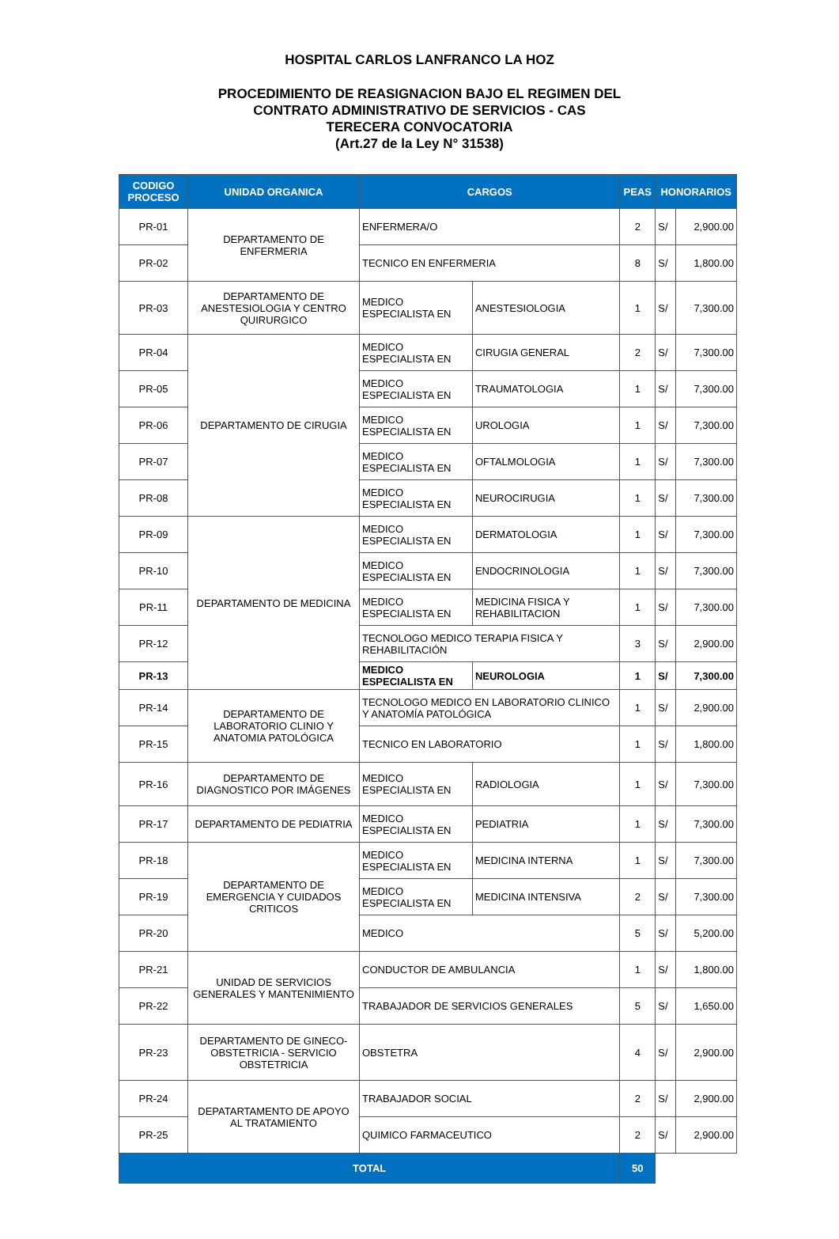HOSPITAL CARLOS LANFRANCO LA HOZ
PROCEDIMIENTO DE REASIGNACION BAJO EL REGIMEN DEL
CONTRATO ADMINISTRATIVO DE SERVICIOS - CAS
TERECERA CONVOCATORIA
(Art.27 de la Ley N° 31538)
| CODIGO PROCESO | UNIDAD ORGANICA | CARGOS | | PEAS | HONORARIOS | |
| --- | --- | --- | --- | --- | --- | --- |
| PR-01 | DEPARTAMENTO DE ENFERMERIA | ENFERMERA/O | | 2 | S/ | 2,900.00 |
| PR-02 | | TECNICO EN ENFERMERIA | | 8 | S/ | 1,800.00 |
| PR-03 | DEPARTAMENTO DE ANESTESIOLOGIA Y CENTRO QUIRURGICO | MEDICO ESPECIALISTA EN | ANESTESIOLOGIA | 1 | S/ | 7,300.00 |
| PR-04 | DEPARTAMENTO DE CIRUGIA | MEDICO ESPECIALISTA EN | CIRUGIA GENERAL | 2 | S/ | 7,300.00 |
| PR-05 | | MEDICO ESPECIALISTA EN | TRAUMATOLOGIA | 1 | S/ | 7,300.00 |
| PR-06 | | MEDICO ESPECIALISTA EN | UROLOGIA | 1 | S/ | 7,300.00 |
| PR-07 | | MEDICO ESPECIALISTA EN | OFTALMOLOGIA | 1 | S/ | 7,300.00 |
| PR-08 | | MEDICO ESPECIALISTA EN | NEUROCIRUGIA | 1 | S/ | 7,300.00 |
| PR-09 | DEPARTAMENTO DE MEDICINA | MEDICO ESPECIALISTA EN | DERMATOLOGIA | 1 | S/ | 7,300.00 |
| PR-10 | | MEDICO ESPECIALISTA EN | ENDOCRINOLOGIA | 1 | S/ | 7,300.00 |
| PR-11 | | MEDICO ESPECIALISTA EN | MEDICINA FISICA Y REHABILITACION | 1 | S/ | 7,300.00 |
| PR-12 | | TECNOLOGO MEDICO TERAPIA FISICA Y REHABILITACIÓN | | 3 | S/ | 2,900.00 |
| PR-13 | | MEDICO ESPECIALISTA EN | NEUROLOGIA | 1 | S/ | 7,300.00 |
| PR-14 | DEPARTAMENTO DE LABORATORIO CLINIO Y ANATOMIA PATOLÓGICA | TECNOLOGO MEDICO EN LABORATORIO CLINICO Y ANATOMÍA PATOLÓGICA | | 1 | S/ | 2,900.00 |
| PR-15 | | TECNICO EN LABORATORIO | | 1 | S/ | 1,800.00 |
| PR-16 | DEPARTAMENTO DE DIAGNOSTICO POR IMÁGENES | MEDICO ESPECIALISTA EN | RADIOLOGIA | 1 | S/ | 7,300.00 |
| PR-17 | DEPARTAMENTO DE PEDIATRIA | MEDICO ESPECIALISTA EN | PEDIATRIA | 1 | S/ | 7,300.00 |
| PR-18 | DEPARTAMENTO DE EMERGENCIA Y CUIDADOS CRITICOS | MEDICO ESPECIALISTA EN | MEDICINA INTERNA | 1 | S/ | 7,300.00 |
| PR-19 | | MEDICO ESPECIALISTA EN | MEDICINA INTENSIVA | 2 | S/ | 7,300.00 |
| PR-20 | | MEDICO | | 5 | S/ | 5,200.00 |
| PR-21 | UNIDAD DE SERVICIOS GENERALES Y MANTENIMIENTO | CONDUCTOR DE AMBULANCIA | | 1 | S/ | 1,800.00 |
| PR-22 | | TRABAJADOR DE SERVICIOS GENERALES | | 5 | S/ | 1,650.00 |
| PR-23 | DEPARTAMENTO DE GINECO-OBSTETRICIA - SERVICIO OBSTETRICIA | OBSTETRA | | 4 | S/ | 2,900.00 |
| PR-24 | DEPATARTAMENTO DE APOYO AL TRATAMIENTO | TRABAJADOR SOCIAL | | 2 | S/ | 2,900.00 |
| PR-25 | | QUIMICO FARMACEUTICO | | 2 | S/ | 2,900.00 |
| TOTAL | | | | 50 | | |